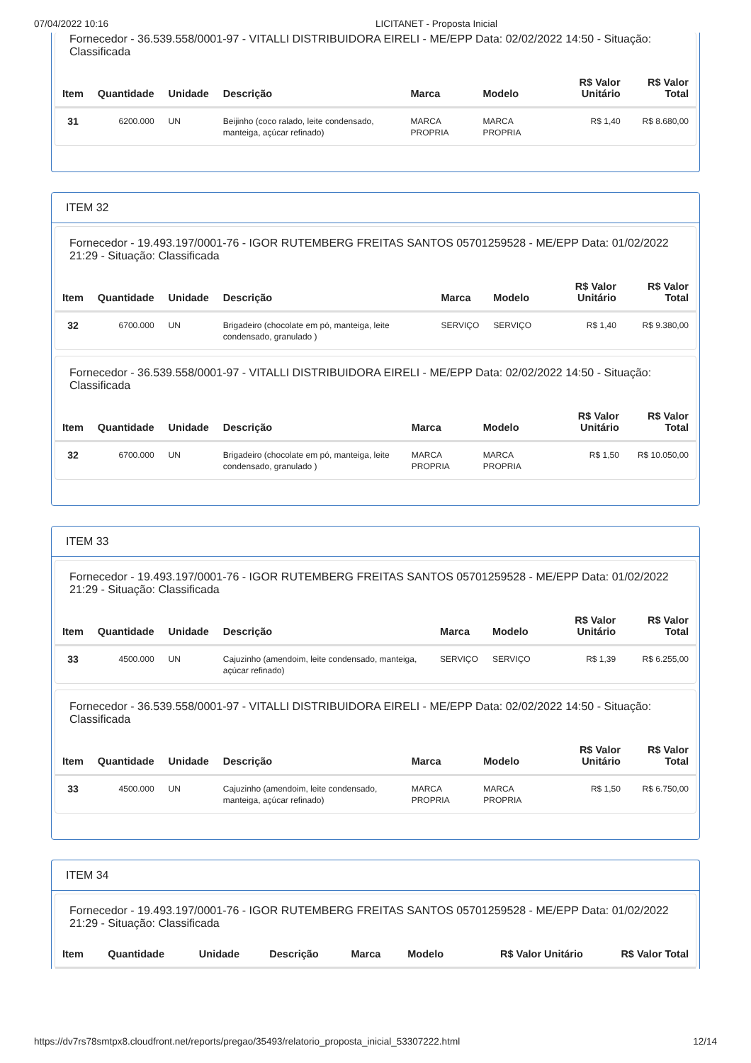07/04/2022 10:16 LICITANET - Proposta Inicial
Fornecedor - 36.539.558/0001-97 - VITALLI DISTRIBUIDORA EIRELI - ME/EPP Data: 02/02/2022 14:50 - Situação: Classificada
| Item | Quantidade | Unidade | Descrição | Marca | Modelo | R$ Valor Unitário | R$ Valor Total |
| --- | --- | --- | --- | --- | --- | --- | --- |
| 31 | 6200.000 | UN | Beijinho (coco ralado, leite condensado, manteiga, açúcar refinado) | MARCA PROPRIA | MARCA PROPRIA | R$ 1,40 | R$ 8.680,00 |
ITEM 32
Fornecedor - 19.493.197/0001-76 - IGOR RUTEMBERG FREITAS SANTOS 05701259528 - ME/EPP Data: 01/02/2022 21:29 - Situação: Classificada
| Item | Quantidade | Unidade | Descrição | Marca | Modelo | R$ Valor Unitário | R$ Valor Total |
| --- | --- | --- | --- | --- | --- | --- | --- |
| 32 | 6700.000 | UN | Brigadeiro (chocolate em pó, manteiga, leite condensado, granulado ) | SERVIÇO | SERVIÇO | R$ 1,40 | R$ 9.380,00 |
Fornecedor - 36.539.558/0001-97 - VITALLI DISTRIBUIDORA EIRELI - ME/EPP Data: 02/02/2022 14:50 - Situação: Classificada
| Item | Quantidade | Unidade | Descrição | Marca | Modelo | R$ Valor Unitário | R$ Valor Total |
| --- | --- | --- | --- | --- | --- | --- | --- |
| 32 | 6700.000 | UN | Brigadeiro (chocolate em pó, manteiga, leite condensado, granulado ) | MARCA PROPRIA | MARCA PROPRIA | R$ 1,50 | R$ 10.050,00 |
ITEM 33
Fornecedor - 19.493.197/0001-76 - IGOR RUTEMBERG FREITAS SANTOS 05701259528 - ME/EPP Data: 01/02/2022 21:29 - Situação: Classificada
| Item | Quantidade | Unidade | Descrição | Marca | Modelo | R$ Valor Unitário | R$ Valor Total |
| --- | --- | --- | --- | --- | --- | --- | --- |
| 33 | 4500.000 | UN | Cajuzinho (amendoim, leite condensado, manteiga, açúcar refinado) | SERVIÇO | SERVIÇO | R$ 1,39 | R$ 6.255,00 |
Fornecedor - 36.539.558/0001-97 - VITALLI DISTRIBUIDORA EIRELI - ME/EPP Data: 02/02/2022 14:50 - Situação: Classificada
| Item | Quantidade | Unidade | Descrição | Marca | Modelo | R$ Valor Unitário | R$ Valor Total |
| --- | --- | --- | --- | --- | --- | --- | --- |
| 33 | 4500.000 | UN | Cajuzinho (amendoim, leite condensado, manteiga, açúcar refinado) | MARCA PROPRIA | MARCA PROPRIA | R$ 1,50 | R$ 6.750,00 |
ITEM 34
Fornecedor - 19.493.197/0001-76 - IGOR RUTEMBERG FREITAS SANTOS 05701259528 - ME/EPP Data: 01/02/2022 21:29 - Situação: Classificada
| Item | Quantidade | Unidade | Descrição | Marca | Modelo | R$ Valor Unitário | R$ Valor Total |
| --- | --- | --- | --- | --- | --- | --- | --- |
https://dv7rs78smtpx8.cloudfront.net/reports/pregao/35493/relatorio_proposta_inicial_53307222.html 12/14